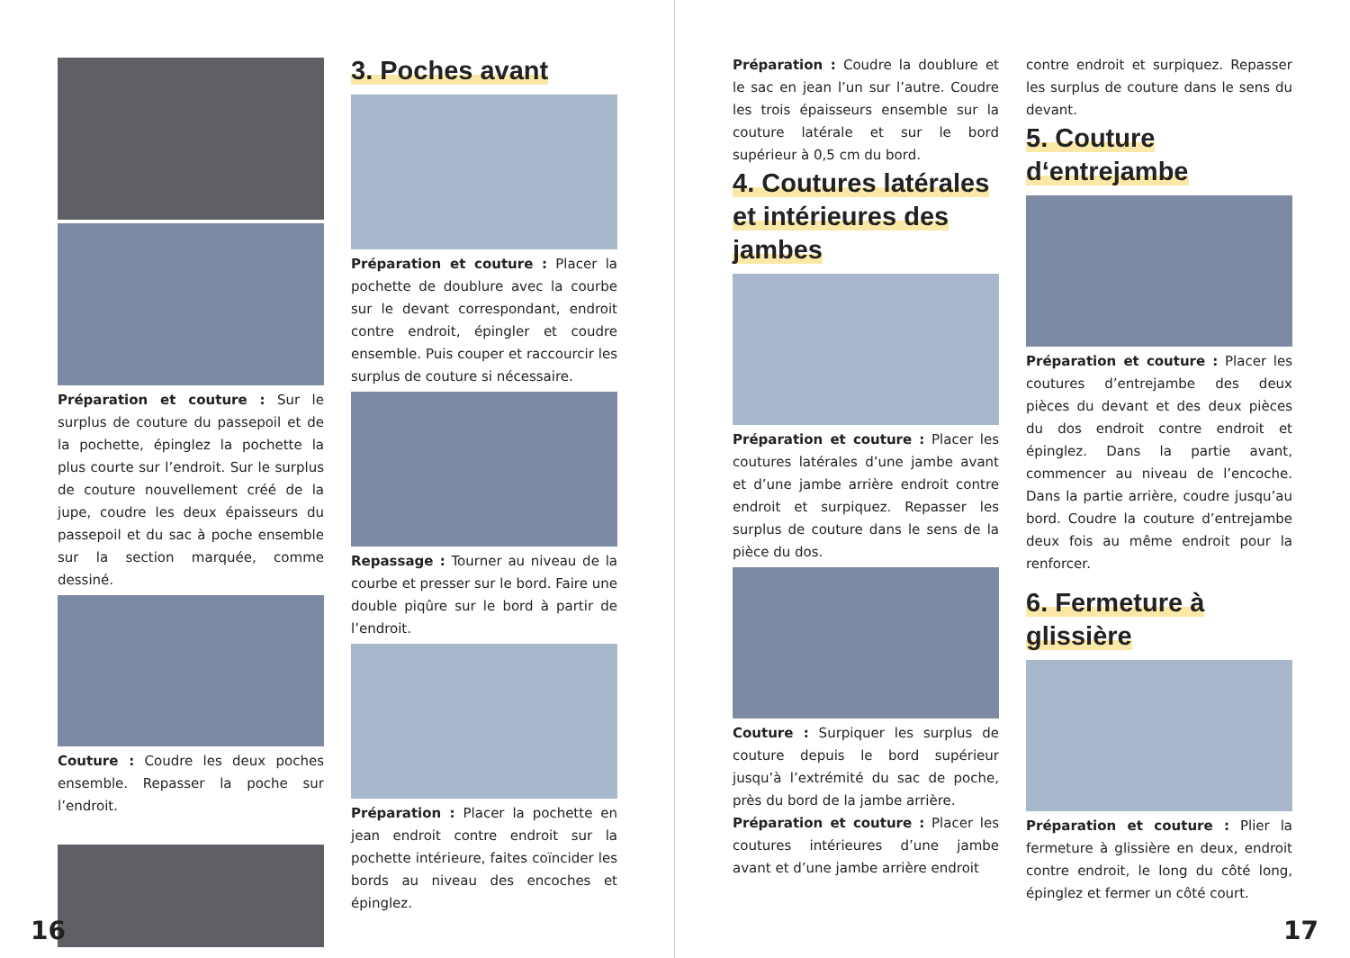Préparation et couture : Sur le surplus de couture du passepoil et de la pochette, épinglez la pochette la plus courte sur l’endroit. Sur le surplus de couture nouvellement créé de la jupe, coudre les deux épaisseurs du passepoil et du sac à poche ensemble sur la section marquée, comme dessiné.
Couture : Coudre les deux poches ensemble. Repasser la poche sur l’endroit.
3. Poches avant
Préparation et couture : Placer la pochette de doublure avec la courbe sur le devant correspondant, endroit contre endroit, épingler et coudre ensemble. Puis couper et raccourcir les surplus de couture si nécessaire.
Repassage : Tourner au niveau de la courbe et presser sur le bord. Faire une double piqûre sur le bord à partir de l’endroit.
Préparation : Placer la pochette en jean endroit contre endroit sur la pochette intérieure, faites coïncider les bords au niveau des encoches et épinglez.
16
Préparation : Coudre la doublure et le sac en jean l’un sur l’autre. Coudre les trois épaisseurs ensemble sur la couture latérale et sur le bord supérieur à 0,5 cm du bord.
4. Coutures latérales et intérieures des jambes
Préparation et couture : Placer les coutures latérales d’une jambe avant et d’une jambe arrière endroit contre endroit et surpiquez. Repasser les surplus de couture dans le sens de la pièce du dos.
Couture : Surpiquer les surplus de couture depuis le bord supérieur jusqu’à l’extrémité du sac de poche, près du bord de la jambe arrière.
Préparation et couture : Placer les coutures intérieures d’une jambe avant et d’une jambe arrière endroit
contre endroit et surpiquez. Repasser les surplus de couture dans le sens du devant.
5. Couture d‘entrejambe
Préparation et couture : Placer les coutures d’entrejambe des deux pièces du devant et des deux pièces du dos endroit contre endroit et épinglez. Dans la partie avant, commencer au niveau de l’encoche. Dans la partie arrière, coudre jusqu’au bord. Coudre la couture d’entrejambe deux fois au même endroit pour la renforcer.
6. Fermeture à glissière
Préparation et couture : Plier la fermeture à glissière en deux, endroit contre endroit, le long du côté long, épinglez et fermer un côté court.
17